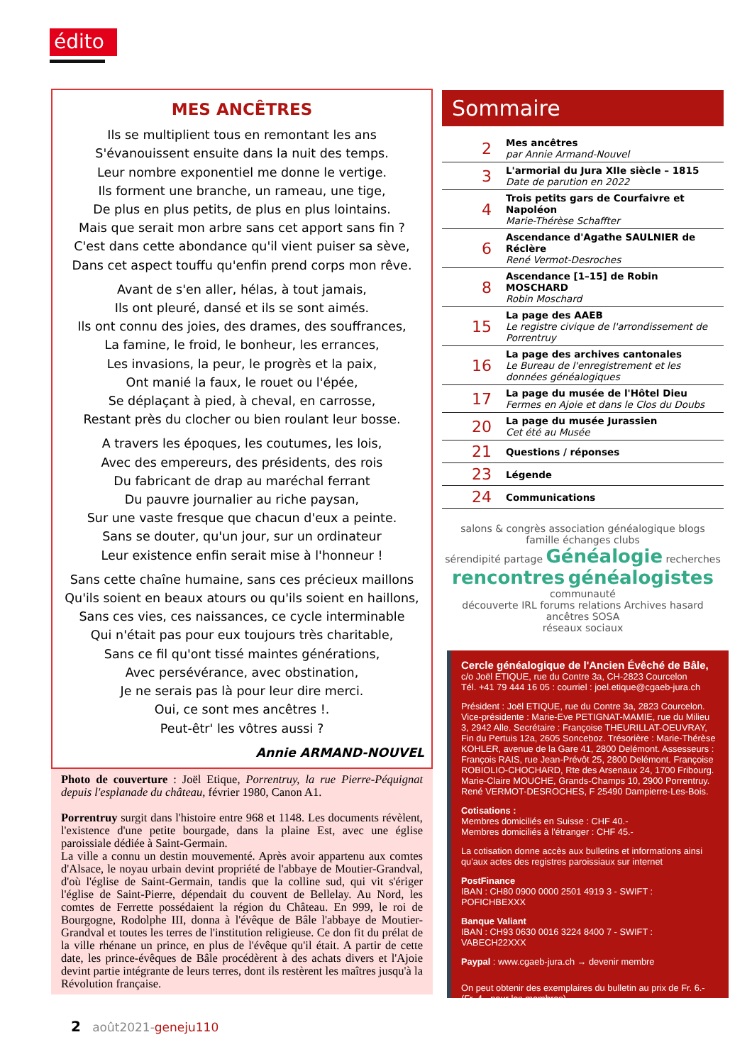édito
MES ANCÊTRES
Ils se multiplient tous en remontant les ans
S'évanouissent ensuite dans la nuit des temps.
Leur nombre exponentiel me donne le vertige.
Ils forment une branche, un rameau, une tige,
De plus en plus petits, de plus en plus lointains.
Mais que serait mon arbre sans cet apport sans fin ?
C'est dans cette abondance qu'il vient puiser sa sève,
Dans cet aspect touffu qu'enfin prend corps mon rêve.
Avant de s'en aller, hélas, à tout jamais,
Ils ont pleuré, dansé et ils se sont aimés.
Ils ont connu des joies, des drames, des souffrances,
La famine, le froid, le bonheur, les errances,
Les invasions, la peur, le progrès et la paix,
Ont manié la faux, le rouet ou l'épée,
Se déplaçant à pied, à cheval, en carrosse,
Restant près du clocher ou bien roulant leur bosse.
A travers les époques, les coutumes, les lois,
Avec des empereurs, des présidents, des rois
Du fabricant de drap au maréchal ferrant
Du pauvre journalier au riche paysan,
Sur une vaste fresque que chacun d'eux a peinte.
Sans se douter, qu'un jour, sur un ordinateur
Leur existence enfin serait mise à l'honneur !
Sans cette chaîne humaine, sans ces précieux maillons
Qu'ils soient en beaux atours ou qu'ils soient en haillons,
Sans ces vies, ces naissances, ce cycle interminable
Qui n'était pas pour eux toujours très charitable,
Sans ce fil qu'ont tissé maintes générations,
Avec persévérance, avec obstination,
Je ne serais pas là pour leur dire merci.
Oui, ce sont mes ancêtres !.
Peut-êtr' les vôtres aussi ?
Annie ARMAND-NOUVEL
Photo de couverture : Joël Etique, Porrentruy, la rue Pierre-Péquignat depuis l'esplanade du château, février 1980, Canon A1.
Porrentruy surgit dans l'histoire entre 968 et 1148. Les documents révèlent, l'existence d'une petite bourgade, dans la plaine Est, avec une église paroissiale dédiée à Saint-Germain.
La ville a connu un destin mouvementé. Après avoir appartenu aux comtes d'Alsace, le noyau urbain devint propriété de l'abbaye de Moutier-Grandval, d'où l'église de Saint-Germain, tandis que la colline sud, qui vit s'ériger l'église de Saint-Pierre, dépendait du couvent de Bellelay. Au Nord, les comtes de Ferrette possédaient la région du Château. En 999, le roi de Bourgogne, Rodolphe III, donna à l'évêque de Bâle l'abbaye de Moutier-Grandval et toutes les terres de l'institution religieuse. Ce don fit du prélat de la ville rhénane un prince, en plus de l'évêque qu'il était. A partir de cette date, les prince-évêques de Bâle procédèrent à des achats divers et l'Ajoie devint partie intégrante de leurs terres, dont ils restèrent les maîtres jusqu'à la Révolution française.
Sommaire
| 2 | Mes ancêtres par Annie Armand-Nouvel |
| 3 | L'armorial du Jura XIIe siècle – 1815 Date de parution en 2022 |
| 4 | Trois petits gars de Courfaivre et Napoléon Marie-Thérèse Schaffter |
| 6 | Ascendance d'Agathe SAULNIER de Réclère René Vermot-Desroches |
| 8 | Ascendance [1–15] de Robin MOSCHARD Robin Moschard |
| 15 | La page des AAEB Le registre civique de l'arrondissement de Porrentruy |
| 16 | La page des archives cantonales Le Bureau de l'enregistrement et les données généalogiques |
| 17 | La page du musée de l'Hôtel Dieu Fermes en Ajoie et dans le Clos du Doubs |
| 20 | La page du musée Jurassien Cet été au Musée |
| 21 | Questions / réponses |
| 23 | Légende |
| 24 | Communications |
salons & congrès association généalogique blogs
famille échanges clubs
sérendipité partage Généalogie recherches
rencontres généalogistes communauté
découverte IRL forums relations Archives hasard ancêtres SOSA
réseaux sociaux
Cercle généalogique de l'Ancien Évêché de Bâle,
c/o Joël ETIQUE, rue du Contre 3a, CH-2823 Courcelon
Tél. +41 79 444 16 05 : courriel : joel.etique@cgaeb-jura.ch
Président : Joël ETIQUE, rue du Contre 3a, 2823 Courcelon. Vice-présidente : Marie-Eve PETIGNAT-MAMIE, rue du Milieu 3, 2942 Alle. Secrétaire : Françoise THEURILLAT-OEUVRAY, Fin du Pertuis 12a, 2605 Sonceboz. Trésorière : Marie-Thérèse KOHLER, avenue de la Gare 41, 2800 Delémont. Assesseurs : François RAIS, rue Jean-Prévôt 25, 2800 Delémont. Françoise ROBIOLIO-CHOCHARD, Rte des Arsenaux 24, 1700 Fribourg. Marie-Claire MOUCHE, Grands-Champs 10, 2900 Porrentruy. René VERMOT-DESROCHES, F 25490 Dampierre-Les-Bois.
Cotisations :
Membres domiciliés en Suisse : CHF 40.-
Membres domiciliés à l'étranger : CHF 45.-
La cotisation donne accès aux bulletins et informations ainsi qu'aux actes des registres paroissiaux sur internet
PostFinance
IBAN : CH80 0900 0000 2501 4919 3 - SWIFT : POFICHBEXXX
Banque Valiant
IBAN : CH93 0630 0016 3224 8400 7 - SWIFT : VABECH22XXX
Paypal : www.cgaeb-jura.ch → devenir membre
On peut obtenir des exemplaires du bulletin au prix de Fr. 6.- (Fr. 4.- pour les membres)
2 août2021-geneju110